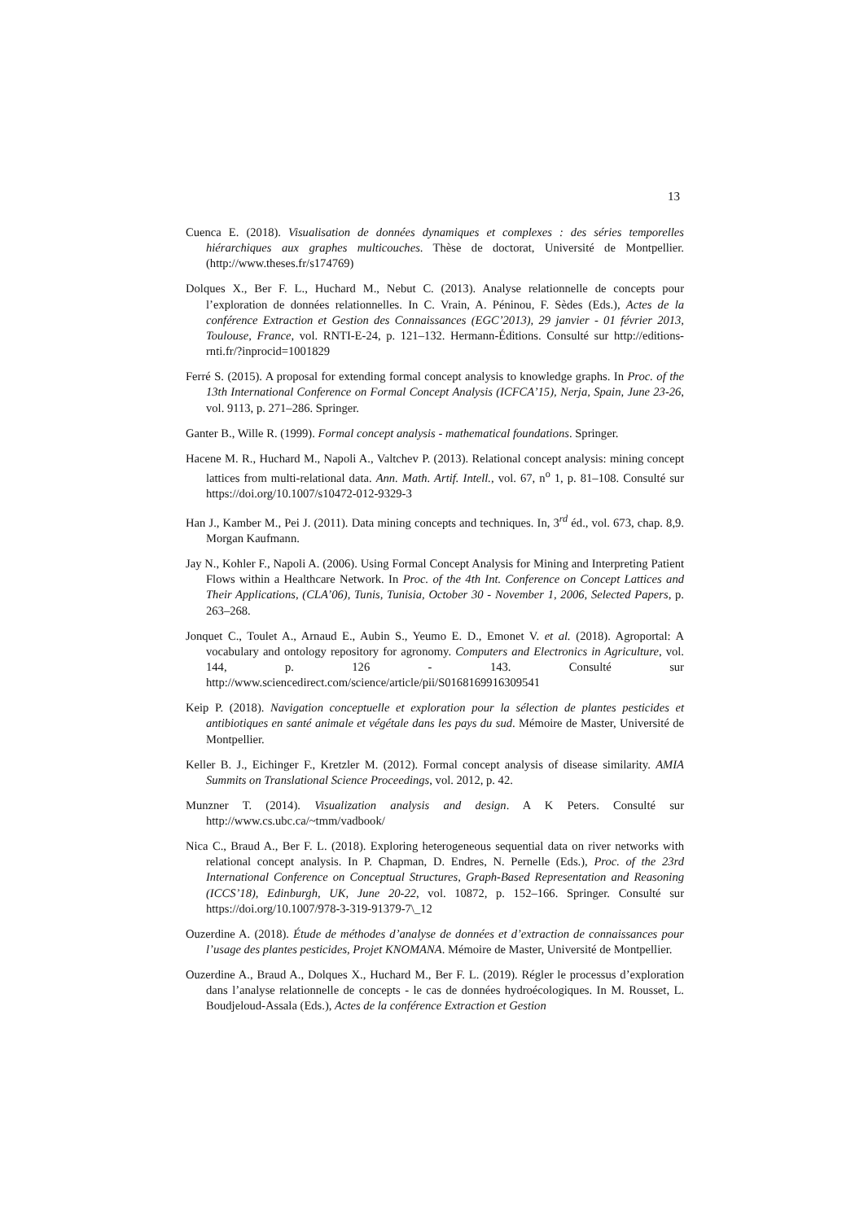13
Cuenca E. (2018). Visualisation de données dynamiques et complexes : des séries temporelles hiérarchiques aux graphes multicouches. Thèse de doctorat, Université de Montpellier. (http://www.theses.fr/s174769)
Dolques X., Ber F. L., Huchard M., Nebut C. (2013). Analyse relationnelle de concepts pour l’exploration de données relationnelles. In C. Vrain, A. Péninou, F. Sèdes (Eds.), Actes de la conférence Extraction et Gestion des Connaissances (EGC’2013), 29 janvier - 01 février 2013, Toulouse, France, vol. RNTI-E-24, p. 121–132. Hermann-Éditions. Consulté sur http://editions-rnti.fr/?inprocid=1001829
Ferré S. (2015). A proposal for extending formal concept analysis to knowledge graphs. In Proc. of the 13th International Conference on Formal Concept Analysis (ICFCA’15), Nerja, Spain, June 23-26, vol. 9113, p. 271–286. Springer.
Ganter B., Wille R. (1999). Formal concept analysis - mathematical foundations. Springer.
Hacene M. R., Huchard M., Napoli A., Valtchev P. (2013). Relational concept analysis: mining concept lattices from multi-relational data. Ann. Math. Artif. Intell., vol. 67, n<sup>o</sup> 1, p. 81–108. Consulté sur https://doi.org/10.1007/s10472-012-9329-3
Han J., Kamber M., Pei J. (2011). Data mining concepts and techniques. In, 3<sup>rd</sup> éd., vol. 673, chap. 8,9. Morgan Kaufmann.
Jay N., Kohler F., Napoli A. (2006). Using Formal Concept Analysis for Mining and Interpreting Patient Flows within a Healthcare Network. In Proc. of the 4th Int. Conference on Concept Lattices and Their Applications, (CLA’06), Tunis, Tunisia, October 30 - November 1, 2006, Selected Papers, p. 263–268.
Jonquet C., Toulet A., Arnaud E., Aubin S., Yeumo E. D., Emonet V. et al. (2018). Agroportal: A vocabulary and ontology repository for agronomy. Computers and Electronics in Agriculture, vol. 144, p. 126 - 143. Consulté sur http://www.sciencedirect.com/science/article/pii/S0168169916309541
Keip P. (2018). Navigation conceptuelle et exploration pour la sélection de plantes pesticides et antibiotiques en santé animale et végétale dans les pays du sud. Mémoire de Master, Université de Montpellier.
Keller B. J., Eichinger F., Kretzler M. (2012). Formal concept analysis of disease similarity. AMIA Summits on Translational Science Proceedings, vol. 2012, p. 42.
Munzner T. (2014). Visualization analysis and design. A K Peters. Consulté sur http://www.cs.ubc.ca/~tmm/vadbook/
Nica C., Braud A., Ber F. L. (2018). Exploring heterogeneous sequential data on river networks with relational concept analysis. In P. Chapman, D. Endres, N. Pernelle (Eds.), Proc. of the 23rd International Conference on Conceptual Structures, Graph-Based Representation and Reasoning (ICCS’18), Edinburgh, UK, June 20-22, vol. 10872, p. 152–166. Springer. Consulté sur https://doi.org/10.1007/978-3-319-91379-7\_12
Ouzerdine A. (2018). Étude de méthodes d’analyse de données et d’extraction de connaissances pour l’usage des plantes pesticides, Projet KNOMANA. Mémoire de Master, Université de Montpellier.
Ouzerdine A., Braud A., Dolques X., Huchard M., Ber F. L. (2019). Régler le processus d’exploration dans l’analyse relationnelle de concepts - le cas de données hydroécologiques. In M. Rousset, L. Boudjeloud-Assala (Eds.), Actes de la conférence Extraction et Gestion